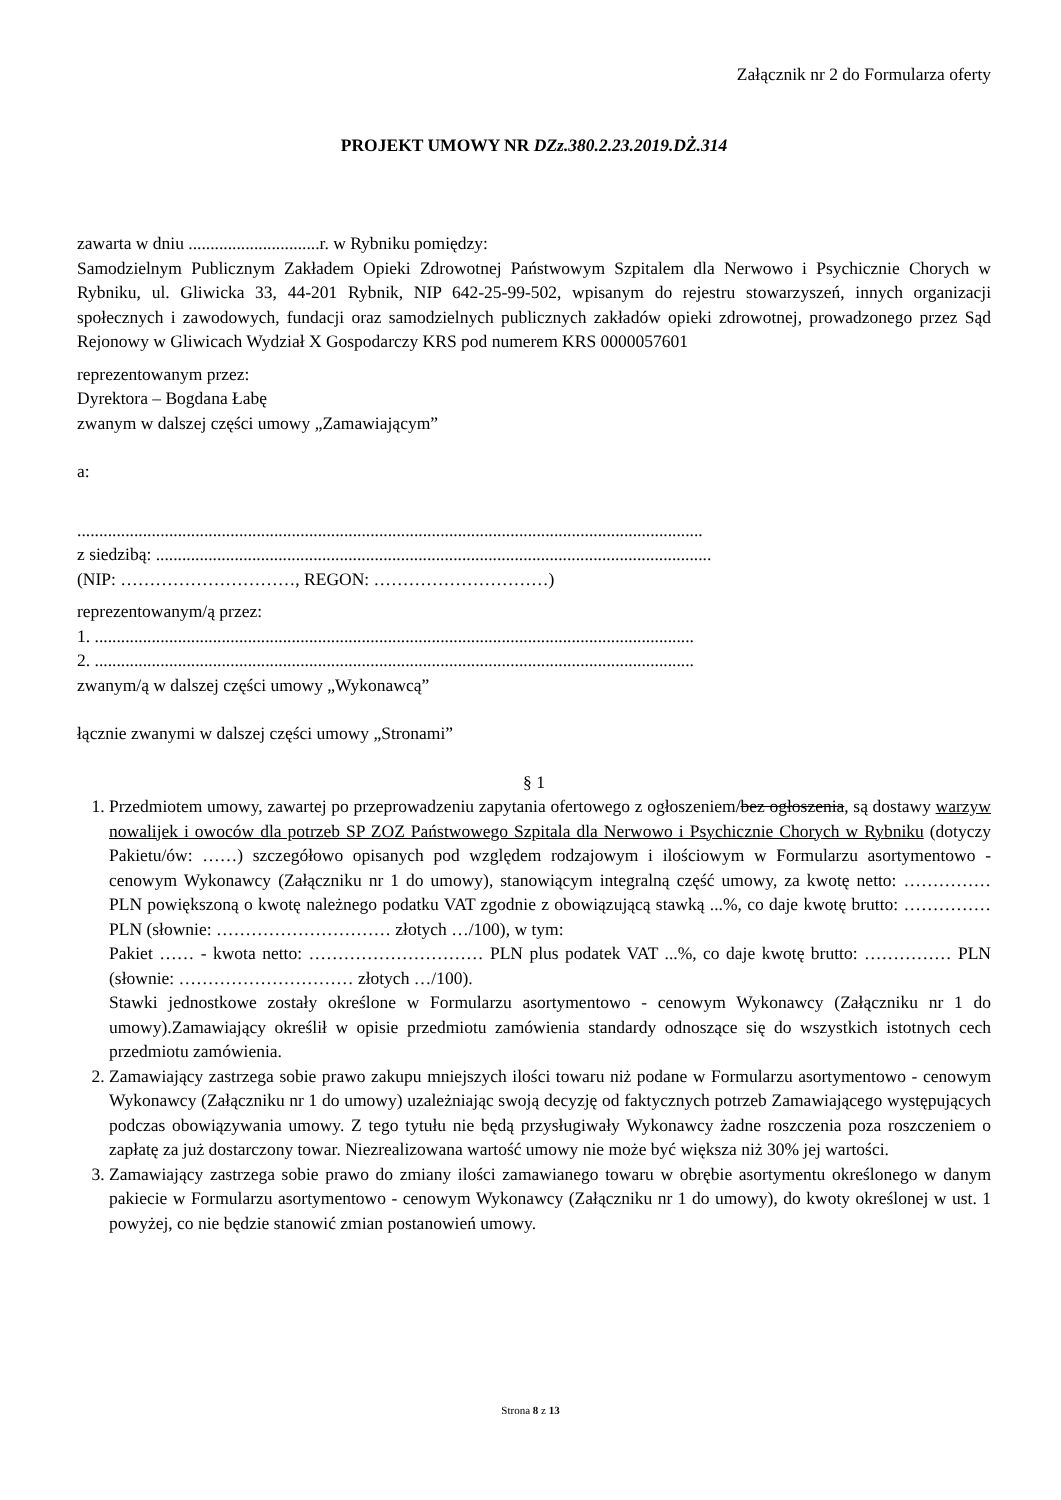Załącznik nr 2 do Formularza oferty
PROJEKT UMOWY NR DZz.380.2.23.2019.DŻ.314
zawarta w dniu ..............................r. w Rybniku pomiędzy:
Samodzielnym Publicznym Zakładem Opieki Zdrowotnej Państwowym Szpitalem dla Nerwowo i Psychicznie Chorych w Rybniku, ul. Gliwicka 33, 44-201 Rybnik, NIP 642-25-99-502, wpisanym do rejestru stowarzyszeń, innych organizacji społecznych i zawodowych, fundacji oraz samodzielnych publicznych zakładów opieki zdrowotnej, prowadzonego przez Sąd Rejonowy w Gliwicach Wydział X Gospodarczy KRS pod numerem KRS 0000057601
reprezentowanym przez:
Dyrektora – Bogdana Łabę
zwanym w dalszej części umowy „Zamawiającym”
a:
...............................................................................................................................................
z siedzibą: ...............................................................................................................................
(NIP: …………………………, REGON: …………………………)
reprezentowanym/ą przez:
1. .........................................................................................................................................
2. .........................................................................................................................................
zwanym/ą w dalszej części umowy „Wykonawcą”
łącznie zwanymi w dalszej części umowy „Stronami”
§ 1
1. Przedmiotem umowy, zawartej po przeprowadzeniu zapytania ofertowego z ogłoszeniem/bez ogłoszenia, są dostawy warzyw nowalijek i owoców dla potrzeb SP ZOZ Państwowego Szpitala dla Nerwowo i Psychicznie Chorych w Rybniku (dotyczy Pakietu/ów: ……) szczegółowo opisanych pod względem rodzajowym i ilościowym w Formularzu asortymentowo - cenowym Wykonawcy (Załączniku nr 1 do umowy), stanowiącym integralną część umowy, za kwotę netto: …………… PLN powiększoną o kwotę należnego podatku VAT zgodnie z obowiązującą stawką ...%, co daje kwotę brutto: …………… PLN (słownie: ………………………… złotych …/100), w tym:
Pakiet …… - kwota netto: ………………………… PLN plus podatek VAT ...%, co daje kwotę brutto: …………… PLN (słownie: ………………………… złotych …/100).
Stawki jednostkowe zostały określone w Formularzu asortymentowo - cenowym Wykonawcy (Załączniku nr 1 do umowy).Zamawiający określił w opisie przedmiotu zamówienia standardy odnoszące się do wszystkich istotnych cech przedmiotu zamówienia.
2. Zamawiający zastrzega sobie prawo zakupu mniejszych ilości towaru niż podane w Formularzu asortymentowo - cenowym Wykonawcy (Załączniku nr 1 do umowy) uzależniając swoją decyzję od faktycznych potrzeb Zamawiającego występujących podczas obowiązywania umowy. Z tego tytułu nie będą przysługiwały Wykonawcy żadne roszczenia poza roszczeniem o zapłatę za już dostarczony towar. Niezrealizowana wartość umowy nie może być większa niż 30% jej wartości.
3. Zamawiający zastrzega sobie prawo do zmiany ilości zamawianego towaru w obrębie asortymentu określonego w danym pakiecie w Formularzu asortymentowo - cenowym Wykonawcy (Załączniku nr 1 do umowy), do kwoty określonej w ust. 1 powyżej, co nie będzie stanowić zmian postanowień umowy.
Strona 8 z 13